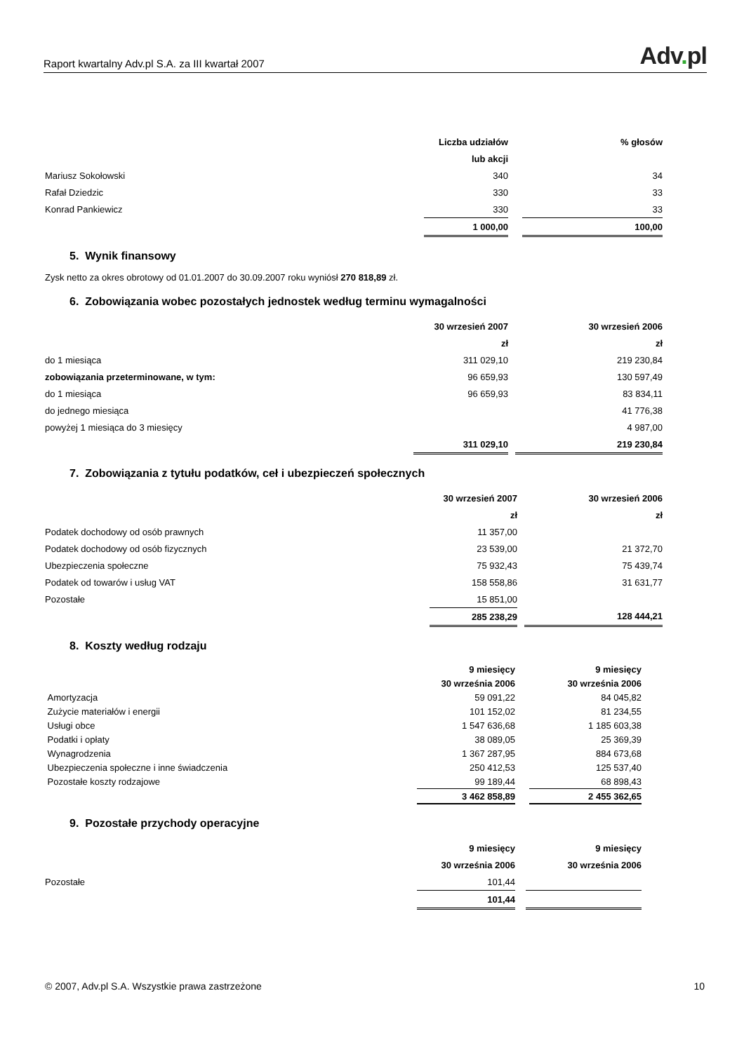Raport kwartalny Adv.pl S.A. za III kwartał 2007
Adv. pl
| | Liczba udziałów | | % głosów |
| | lub akcji | | |
| Mariusz Sokołowski | 340 | | 34 |
| Rafał Dziedzic | 330 | | 33 |
| Konrad Pankiewicz | 330 | | 33 |
| | 1 000,00 | | 100,00 |
5. Wynik finansowy
Zysk netto za okres obrotowy od 01.01.2007 do 30.09.2007 roku wyniósł 270 818,89 zł.
6. Zobowiązania wobec pozostałych jednostek według terminu wymagalności
| | 30 wrzesień 2007 | | 30 wrzesień 2006 |
| | zł | | zł |
| do 1 miesiąca | 311 029,10 | | 219 230,84 |
| zobowiązania przeterminowane, w tym: | 96 659,93 | | 130 597,49 |
| do 1 miesiąca | 96 659,93 | | 83 834,11 |
| do jednego miesiąca | | | 41 776,38 |
| powyżej 1 miesiąca do 3 miesięcy | | | 4 987,00 |
| | 311 029,10 | | 219 230,84 |
7. Zobowiązania z tytułu podatków, ceł i ubezpieczeń społecznych
| | 30 wrzesień 2007 | | 30 wrzesień 2006 |
| | zł | | zł |
| Podatek dochodowy od osób prawnych | 11 357,00 | | |
| Podatek dochodowy od osób fizycznych | 23 539,00 | | 21 372,70 |
| Ubezpieczenia społeczne | 75 932,43 | | 75 439,74 |
| Podatek od towarów i usług VAT | 158 558,86 | | 31 631,77 |
| Pozostałe | 15 851,00 | | |
| | 285 238,29 | | 128 444,21 |
8. Koszty według rodzaju
| | 9 miesięcy | | 9 miesięcy | |
| | 30 września 2006 | | 30 września 2006 | |
| Amortyzacja | 59 091,22 | | 84 045,82 | |
| Zużycie materiałów i energii | 101 152,02 | | 81 234,55 | |
| Usługi obce | 1 547 636,68 | | 1 185 603,38 | |
| Podatki i opłaty | 38 089,05 | | 25 369,39 | |
| Wynagrodzenia | 1 367 287,95 | | 884 673,68 | |
| Ubezpieczenia społeczne i inne świadczenia | 250 412,53 | | 125 537,40 | |
| Pozostałe koszty rodzajowe | 99 189,44 | | 68 898,43 | |
| | 3 462 858,89 | | 2 455 362,65 | |
9. Pozostałe przychody operacyjne
| | 9 miesięcy | | 9 miesięcy | |
| | 30 września 2006 | | 30 września 2006 | |
| Pozostałe | 101,44 | | | |
| | 101,44 | | | |
© 2007, Adv.pl S.A. Wszystkie prawa zastrzeżone 10